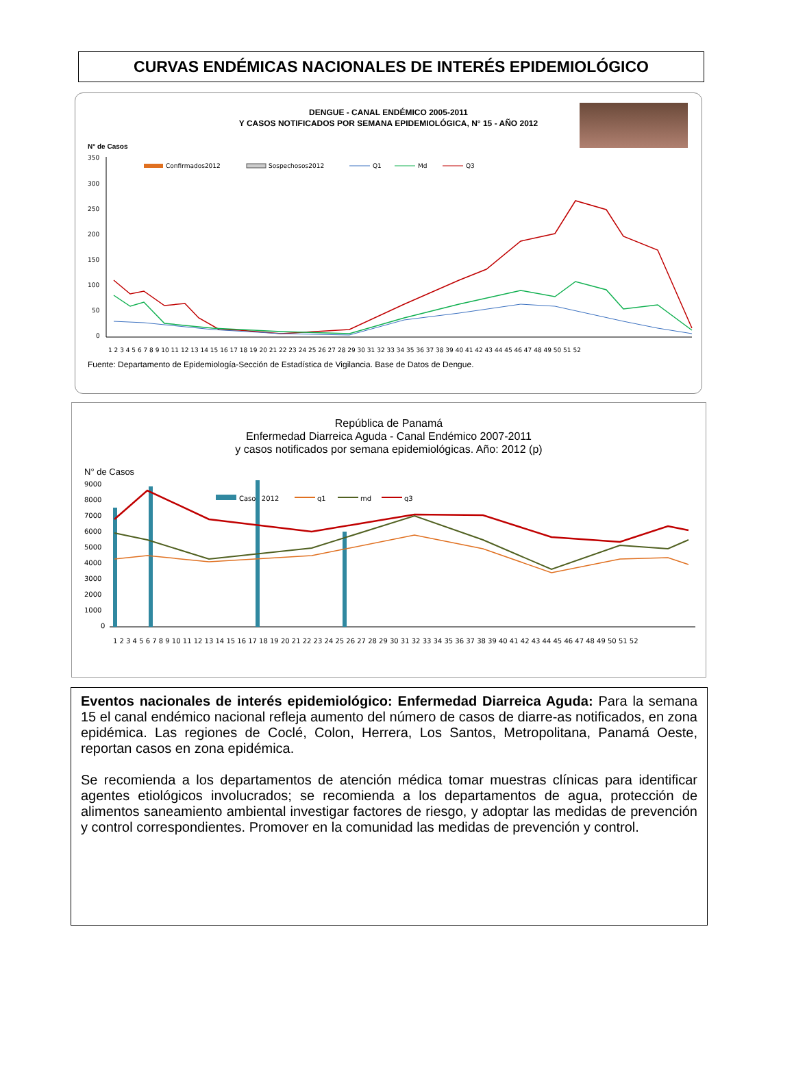CURVAS ENDÉMICAS NACIONALES DE INTERÉS EPIDEMIOLÓGICO
DENGUE - CANAL ENDÉMICO 2005-2011
Y CASOS NOTIFICADOS POR SEMANA EPIDEMIOLÓGICA, N° 15 - AÑO 2012
N° de Casos
350
300
250
200
150
100
50
0
Confirmados2012
Sospechosos2012
Q1
Md
Q3
1 2 3 4 5 6 7 8 9 10 11 12 13 14 15 16 17 18 19 20 21 22 23 24 25 26 27 28 29 30 31 32 33 34 35 36 37 38 39 40 41 42 43 44 45 46 47 48 49 50 51 52
Fuente: Departamento de Epidemiología-Sección de Estadística de Vigilancia. Base de Datos de Dengue.
República de Panamá
Enfermedad Diarreica Aguda - Canal Endémico 2007-2011
y casos notificados por semana epidemiológicas. Año: 2012 (p)
N° de Casos
9000
8000
7000
6000
5000
4000
3000
2000
1000
0
Casos 2012
q1
md
q3
1 2 3 4 5 6 7 8 9 10 11 12 13 14 15 16 17 18 19 20 21 22 23 24 25 26 27 28 29 30 31 32 33 34 35 36 37 38 39 40 41 42 43 44 45 46 47 48 49 50 51 52
Eventos nacionales de interés epidemiológico: Enfermedad Diarreica Aguda: Para la semana 15 el canal endémico nacional refleja aumento del número de casos de diarre-as notificados, en zona epidémica. Las regiones de Coclé, Colon, Herrera, Los Santos, Metropolitana, Panamá Oeste, reportan casos en zona epidémica.
Se recomienda a los departamentos de atención médica tomar muestras clínicas para identificar agentes etiológicos involucrados; se recomienda a los departamentos de agua, protección de alimentos saneamiento ambiental investigar factores de riesgo, y adoptar las medidas de prevención y control correspondientes. Promover en la comunidad las medidas de prevención y control.